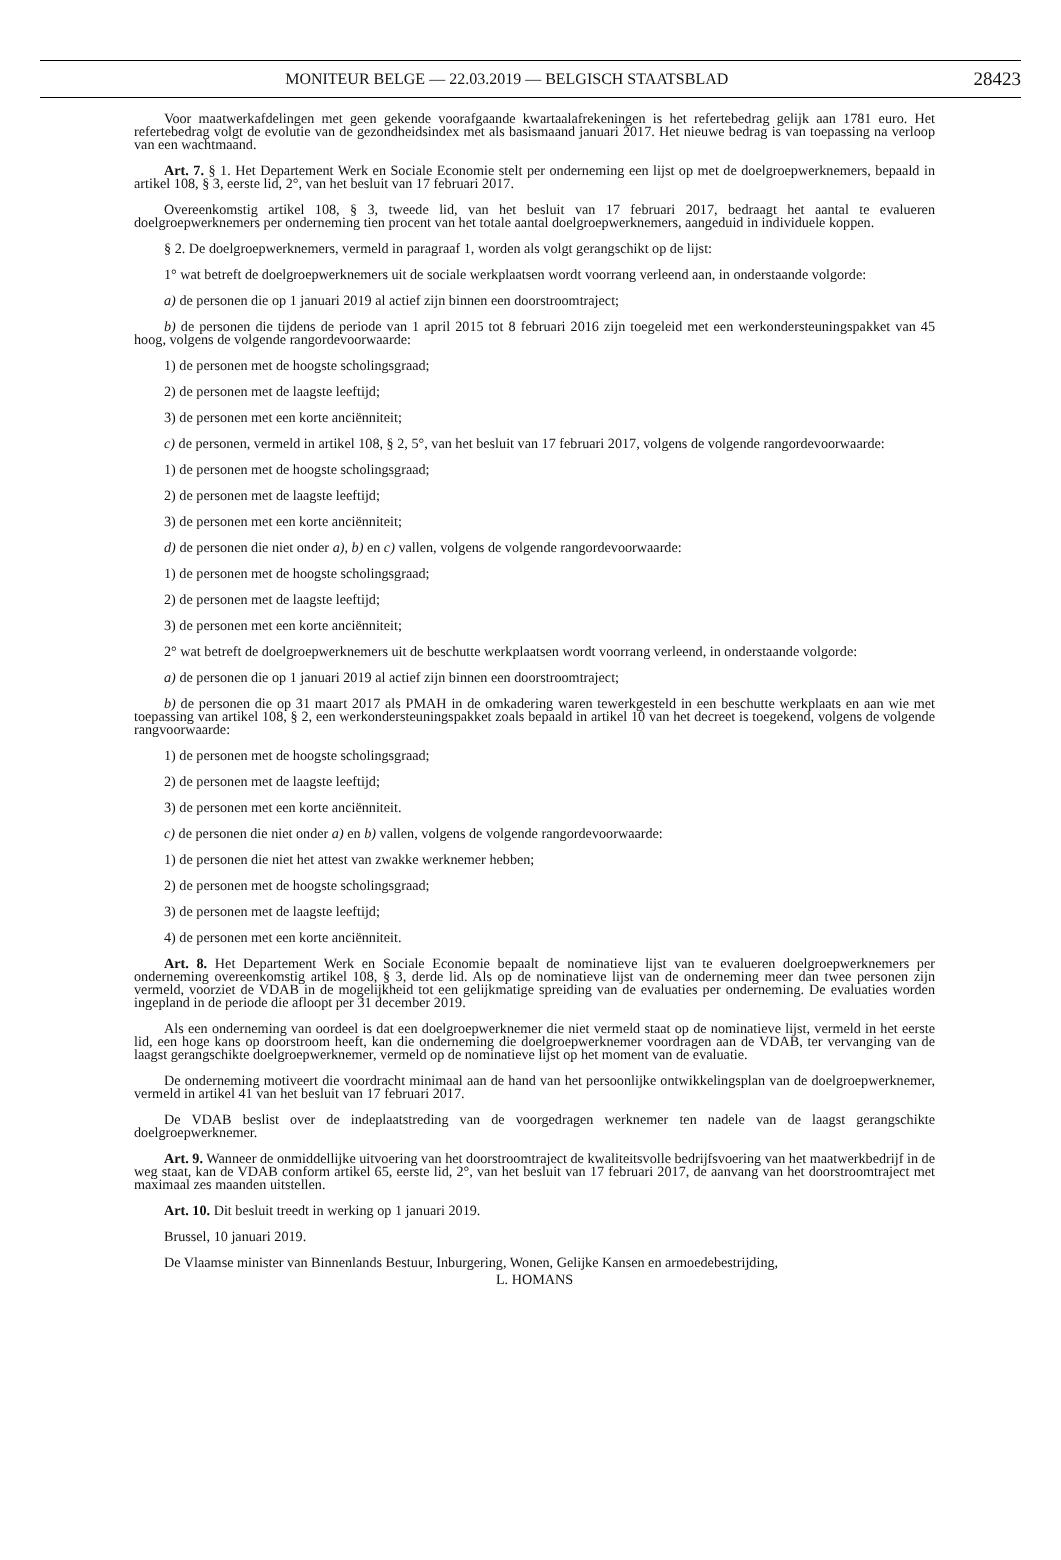MONITEUR BELGE — 22.03.2019 — BELGISCH STAATSBLAD
28423
Voor maatwerkafdelingen met geen gekende voorafgaande kwartaalafrekeningen is het refertebedrag gelijk aan 1781 euro. Het refertebedrag volgt de evolutie van de gezondheidsindex met als basismaand januari 2017. Het nieuwe bedrag is van toepassing na verloop van een wachtmaand.
Art. 7. § 1. Het Departement Werk en Sociale Economie stelt per onderneming een lijst op met de doelgroepwerknemers, bepaald in artikel 108, § 3, eerste lid, 2°, van het besluit van 17 februari 2017.
Overeenkomstig artikel 108, § 3, tweede lid, van het besluit van 17 februari 2017, bedraagt het aantal te evalueren doelgroepwerknemers per onderneming tien procent van het totale aantal doelgroepwerknemers, aangeduid in individuele koppen.
§ 2. De doelgroepwerknemers, vermeld in paragraaf 1, worden als volgt gerangschikt op de lijst:
1° wat betreft de doelgroepwerknemers uit de sociale werkplaatsen wordt voorrang verleend aan, in onderstaande volgorde:
a) de personen die op 1 januari 2019 al actief zijn binnen een doorstroomtraject;
b) de personen die tijdens de periode van 1 april 2015 tot 8 februari 2016 zijn toegeleid met een werkondersteuningspakket van 45 hoog, volgens de volgende rangordevoorwaarde:
1) de personen met de hoogste scholingsgraad;
2) de personen met de laagste leeftijd;
3) de personen met een korte anciënniteit;
c) de personen, vermeld in artikel 108, § 2, 5°, van het besluit van 17 februari 2017, volgens de volgende rangordevoorwaarde:
1) de personen met de hoogste scholingsgraad;
2) de personen met de laagste leeftijd;
3) de personen met een korte anciënniteit;
d) de personen die niet onder a), b) en c) vallen, volgens de volgende rangordevoorwaarde:
1) de personen met de hoogste scholingsgraad;
2) de personen met de laagste leeftijd;
3) de personen met een korte anciënniteit;
2° wat betreft de doelgroepwerknemers uit de beschutte werkplaatsen wordt voorrang verleend, in onderstaande volgorde:
a) de personen die op 1 januari 2019 al actief zijn binnen een doorstroomtraject;
b) de personen die op 31 maart 2017 als PMAH in de omkadering waren tewerkgesteld in een beschutte werkplaats en aan wie met toepassing van artikel 108, § 2, een werkondersteuningspakket zoals bepaald in artikel 10 van het decreet is toegekend, volgens de volgende rangvoorwaarde:
1) de personen met de hoogste scholingsgraad;
2) de personen met de laagste leeftijd;
3) de personen met een korte anciënniteit.
c) de personen die niet onder a) en b) vallen, volgens de volgende rangordevoorwaarde:
1) de personen die niet het attest van zwakke werknemer hebben;
2) de personen met de hoogste scholingsgraad;
3) de personen met de laagste leeftijd;
4) de personen met een korte anciënniteit.
Art. 8. Het Departement Werk en Sociale Economie bepaalt de nominatieve lijst van te evalueren doelgroepwerknemers per onderneming overeenkomstig artikel 108, § 3, derde lid. Als op de nominatieve lijst van de onderneming meer dan twee personen zijn vermeld, voorziet de VDAB in de mogelijkheid tot een gelijkmatige spreiding van de evaluaties per onderneming. De evaluaties worden ingepland in de periode die afloopt per 31 december 2019.
Als een onderneming van oordeel is dat een doelgroepwerknemer die niet vermeld staat op de nominatieve lijst, vermeld in het eerste lid, een hoge kans op doorstroom heeft, kan die onderneming die doelgroepwerknemer voordragen aan de VDAB, ter vervanging van de laagst gerangschikte doelgroepwerknemer, vermeld op de nominatieve lijst op het moment van de evaluatie.
De onderneming motiveert die voordracht minimaal aan de hand van het persoonlijke ontwikkelingsplan van de doelgroepwerknemer, vermeld in artikel 41 van het besluit van 17 februari 2017.
De VDAB beslist over de indeplaatstreding van de voorgedragen werknemer ten nadele van de laagst gerangschikte doelgroepwerknemer.
Art. 9. Wanneer de onmiddellijke uitvoering van het doorstroomtraject de kwaliteitsvolle bedrijfsvoering van het maatwerkbedrijf in de weg staat, kan de VDAB conform artikel 65, eerste lid, 2°, van het besluit van 17 februari 2017, de aanvang van het doorstroomtraject met maximaal zes maanden uitstellen.
Art. 10. Dit besluit treedt in werking op 1 januari 2019.
Brussel, 10 januari 2019.
De Vlaamse minister van Binnenlands Bestuur, Inburgering, Wonen, Gelijke Kansen en armoedebestrijding,
L. HOMANS